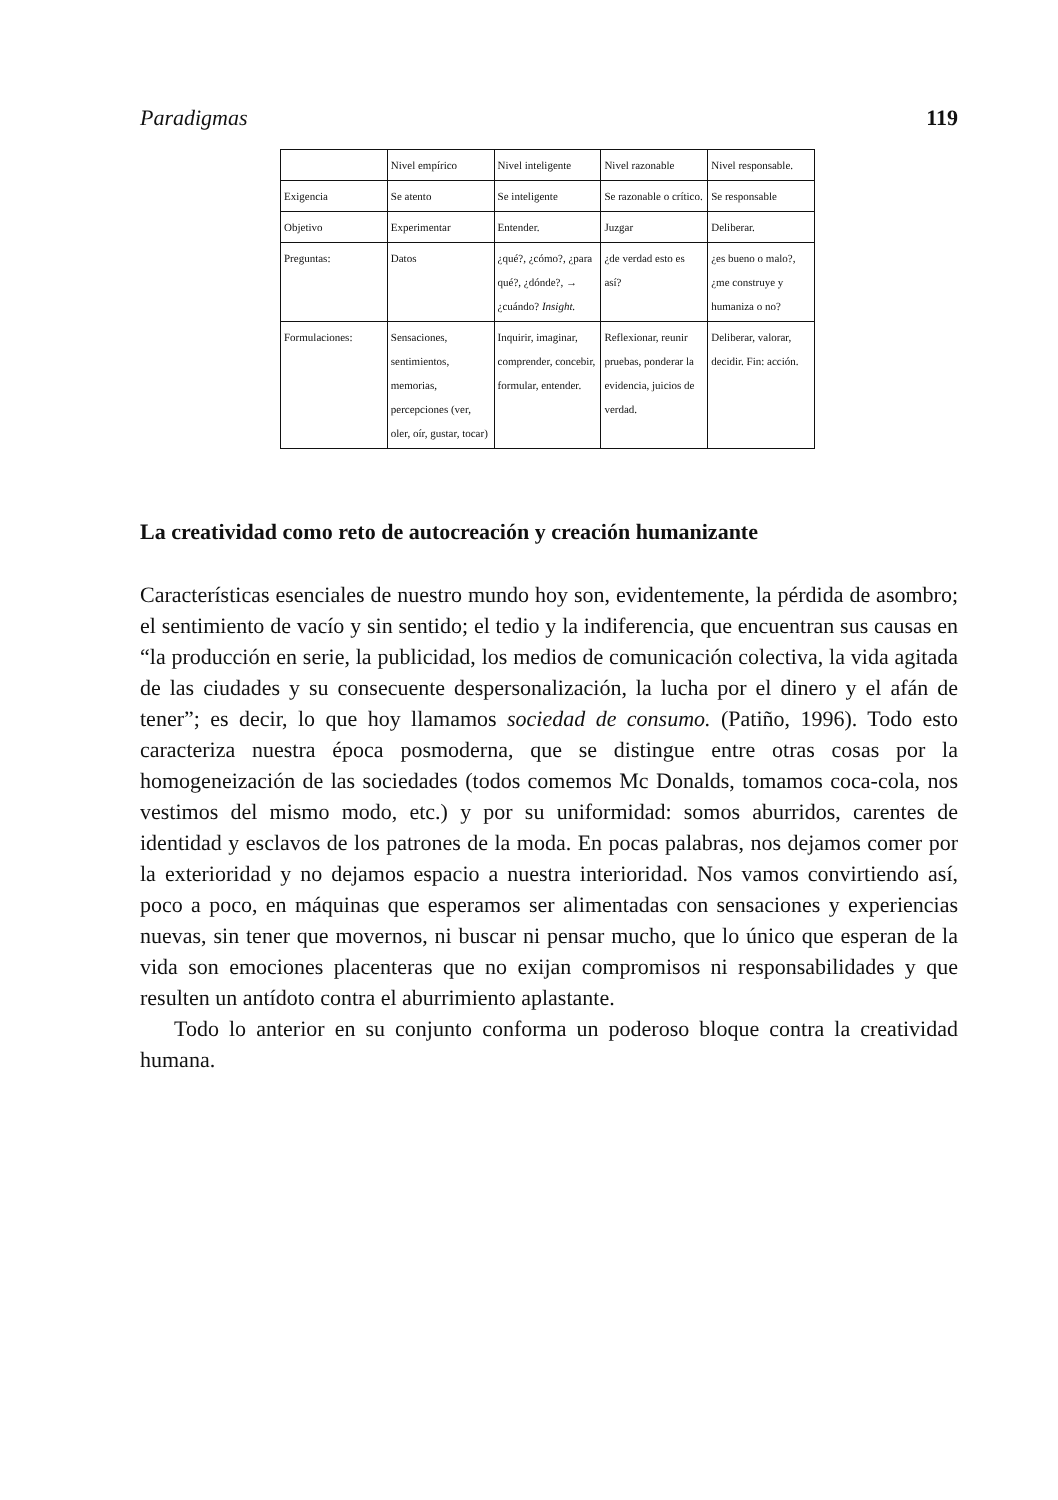Paradigmas 119
| | Nivel empírico | Nivel inteligente | Nivel razonable | Nivel responsable. |
| Exigencia | Se atento | Se inteligente | Se razonable o crítico. | Se responsable |
| Objetivo | Experimentar | Entender. | Juzgar | Deliberar. |
| Preguntas: | Datos | ¿qué?, ¿cómo?, ¿para qué?, ¿dónde?, → ¿cuándo? Insight. | ¿de verdad esto es así? | ¿es bueno o malo?, ¿me construye y humaniza o no? |
| Formulaciones: | Sensaciones, sentimientos, memorias, percepciones (ver, oler, oír, gustar, tocar) | Inquirir, imaginar, comprender, concebir, formular, entender. | Reflexionar, reunir pruebas, ponderar la evidencia, juicios de verdad. | Deliberar, valorar, decidir. Fin: acción. |
La creatividad como reto de autocreación y creación humanizante
Características esenciales de nuestro mundo hoy son, evidentemente, la pérdida de asombro; el sentimiento de vacío y sin sentido; el tedio y la indiferencia, que encuentran sus causas en “la producción en serie, la publicidad, los medios de comunicación colectiva, la vida agitada de las ciudades y su consecuente despersonalización, la lucha por el dinero y el afán de tener”; es decir, lo que hoy llamamos sociedad de consumo. (Patiño, 1996). Todo esto caracteriza nuestra época posmoderna, que se distingue entre otras cosas por la homogeneización de las sociedades (todos comemos Mc Donalds, tomamos coca-cola, nos vestimos del mismo modo, etc.) y por su uniformidad: somos aburridos, carentes de identidad y esclavos de los patrones de la moda. En pocas palabras, nos dejamos comer por la exterioridad y no dejamos espacio a nuestra interioridad. Nos vamos convirtiendo así, poco a poco, en máquinas que esperamos ser alimentadas con sensaciones y experiencias nuevas, sin tener que movernos, ni buscar ni pensar mucho, que lo único que esperan de la vida son emociones placenteras que no exijan compromisos ni responsabilidades y que resulten un antídoto contra el aburrimiento aplastante.
Todo lo anterior en su conjunto conforma un poderoso bloque contra la creatividad humana.